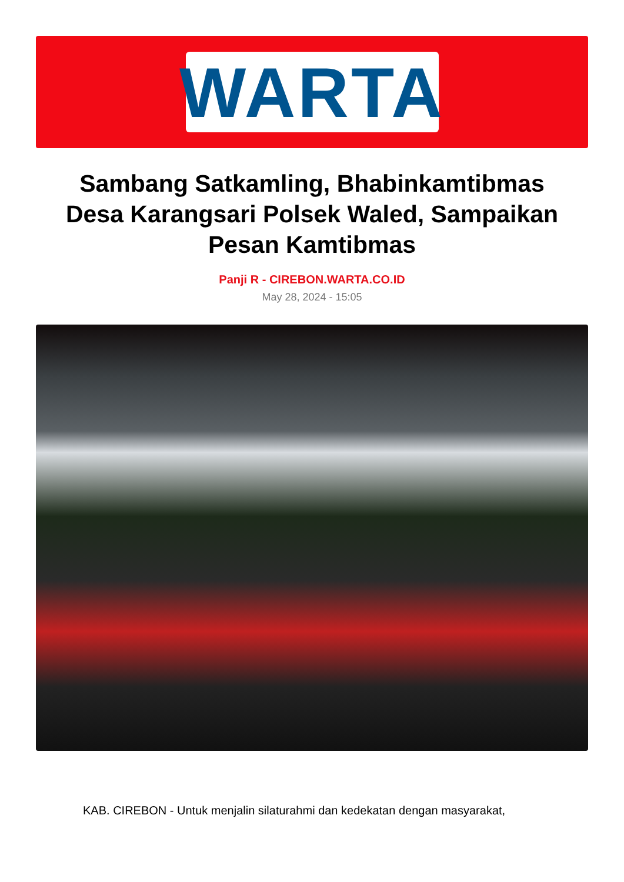WARTA
Sambang Satkamling, Bhabinkamtibmas Desa Karangsari Polsek Waled, Sampaikan Pesan Kamtibmas
Panji R - CIREBON.WARTA.CO.ID
May 28, 2024 - 15:05
KAB. CIREBON - Untuk menjalin silaturahmi dan kedekatan dengan masyarakat,